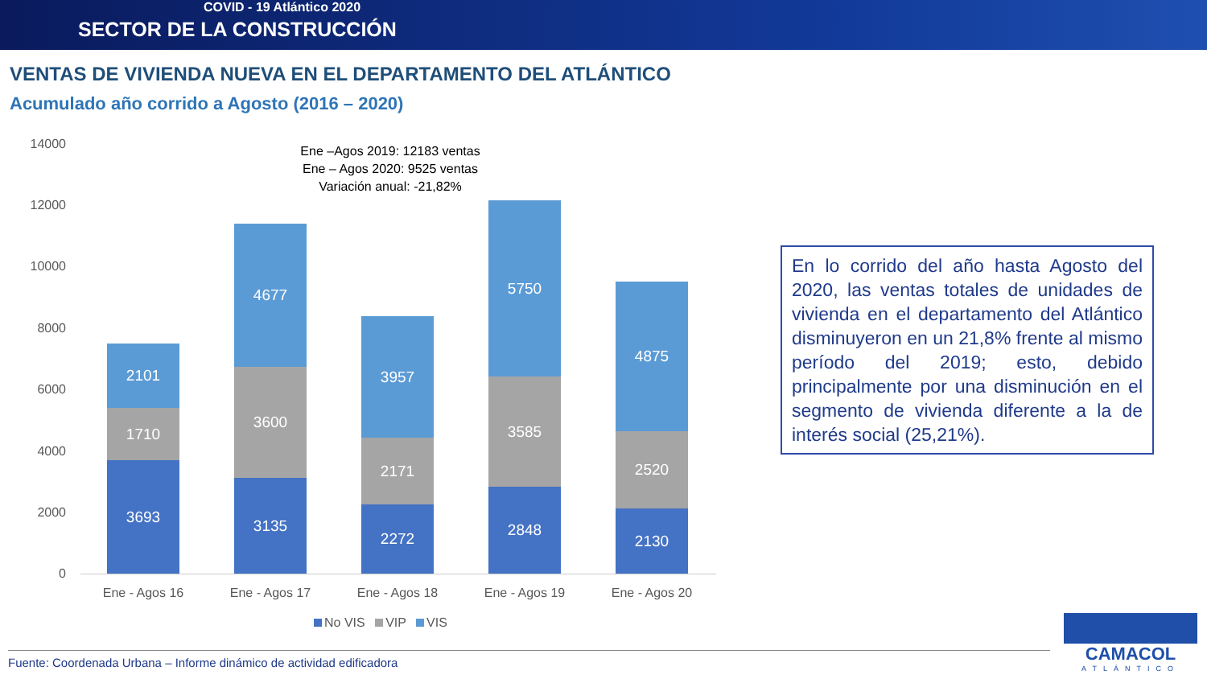COVID - 19 Atlántico 2020
SECTOR DE LA CONSTRUCCIÓN
VENTAS DE VIVIENDA NUEVA EN EL DEPARTAMENTO DEL ATLÁNTICO
Acumulado año corrido a Agosto (2016 – 2020)
14000
12000
10000
8000
6000
4000
2000
0
Ene –Agos 2019: 12183 ventas
Ene – Agos 2020: 9525 ventas
Variación anual: -21,82%
2101
1710
3693
4677
3600
3135
3957
2171
2272
5750
3585
2848
4875
2520
2130
Ene - Agos 16 Ene - Agos 17 Ene - Agos 18 Ene - Agos 19 Ene - Agos 20
No VIS VIP VIS
En lo corrido del año hasta Agosto del 2020, las ventas totales de unidades de vivienda en el departamento del Atlántico disminuyeron en un 21,8% frente al mismo período del 2019; esto, debido principalmente por una disminución en el segmento de vivienda diferente a la de interés social (25,21%).
Fuente: Coordenada Urbana – Informe dinámico de actividad edificadora
CAMACOL
ATLÁNTICO